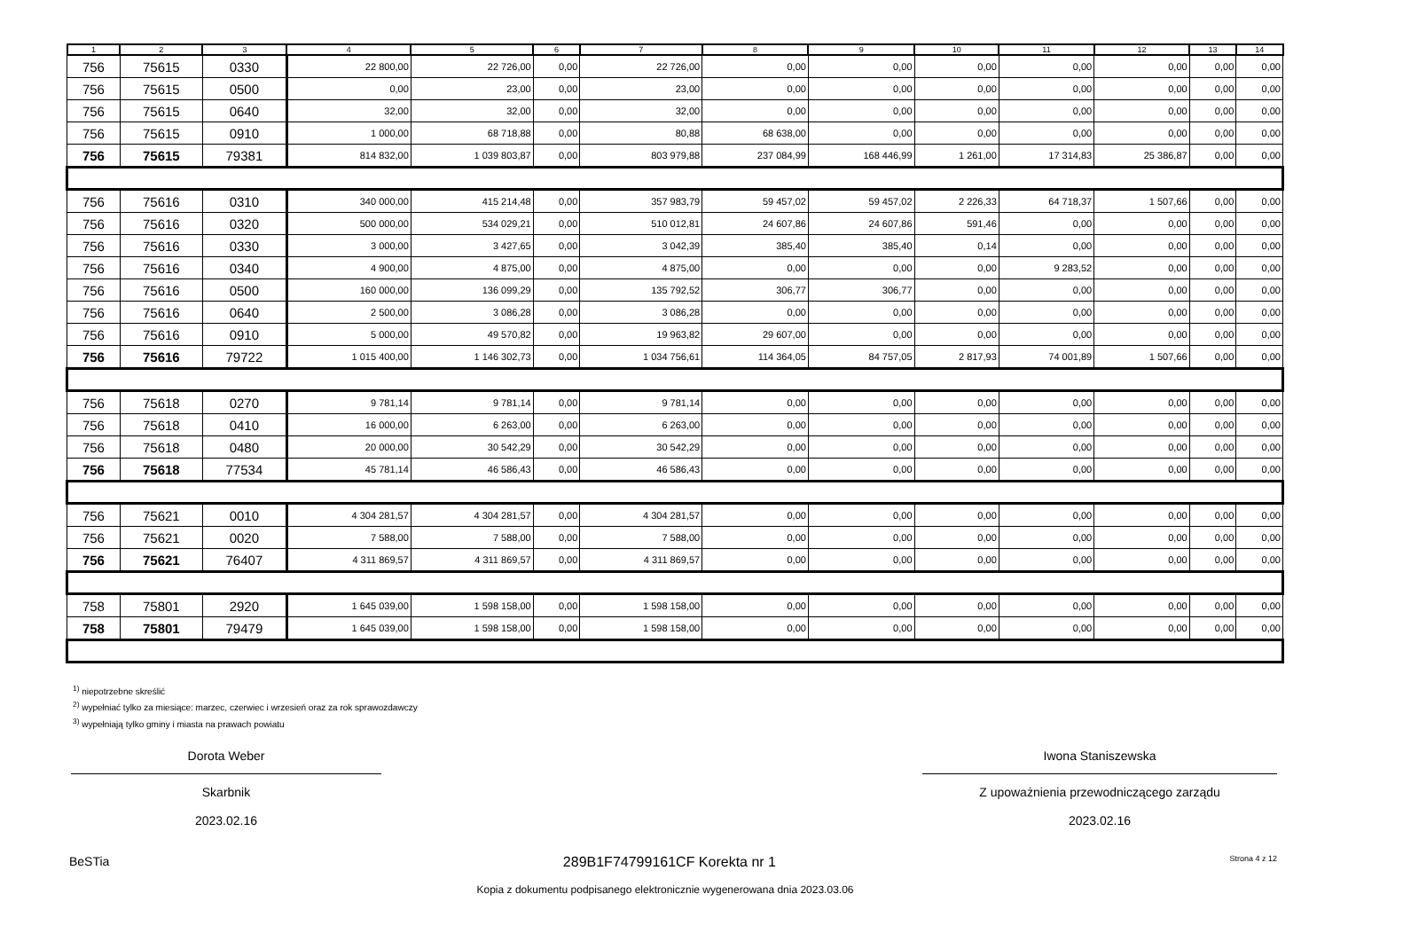| 1 | 2 | 3 | 4 | 5 | 6 | 7 | 8 | 9 | 10 | 11 | 12 | 13 | 14 |
| --- | --- | --- | --- | --- | --- | --- | --- | --- | --- | --- | --- | --- | --- |
| 756 | 75615 | 0330 | 22 800,00 | 22 726,00 | 0,00 | 22 726,00 | 0,00 | 0,00 | 0,00 | 0,00 | 0,00 | 0,00 | 0,00 |
| 756 | 75615 | 0500 | 0,00 | 23,00 | 0,00 | 23,00 | 0,00 | 0,00 | 0,00 | 0,00 | 0,00 | 0,00 | 0,00 |
| 756 | 75615 | 0640 | 32,00 | 32,00 | 0,00 | 32,00 | 0,00 | 0,00 | 0,00 | 0,00 | 0,00 | 0,00 | 0,00 |
| 756 | 75615 | 0910 | 1 000,00 | 68 718,88 | 0,00 | 80,88 | 68 638,00 | 0,00 | 0,00 | 0,00 | 0,00 | 0,00 | 0,00 |
| 756 | 75615 | 79381 | 814 832,00 | 1 039 803,87 | 0,00 | 803 979,88 | 237 084,99 | 168 446,99 | 1 261,00 | 17 314,83 | 25 386,87 | 0,00 | 0,00 |
| 756 | 75616 | 0310 | 340 000,00 | 415 214,48 | 0,00 | 357 983,79 | 59 457,02 | 59 457,02 | 2 226,33 | 64 718,37 | 1 507,66 | 0,00 | 0,00 |
| 756 | 75616 | 0320 | 500 000,00 | 534 029,21 | 0,00 | 510 012,81 | 24 607,86 | 24 607,86 | 591,46 | 0,00 | 0,00 | 0,00 | 0,00 |
| 756 | 75616 | 0330 | 3 000,00 | 3 427,65 | 0,00 | 3 042,39 | 385,40 | 385,40 | 0,14 | 0,00 | 0,00 | 0,00 | 0,00 |
| 756 | 75616 | 0340 | 4 900,00 | 4 875,00 | 0,00 | 4 875,00 | 0,00 | 0,00 | 0,00 | 9 283,52 | 0,00 | 0,00 | 0,00 |
| 756 | 75616 | 0500 | 160 000,00 | 136 099,29 | 0,00 | 135 792,52 | 306,77 | 306,77 | 0,00 | 0,00 | 0,00 | 0,00 | 0,00 |
| 756 | 75616 | 0640 | 2 500,00 | 3 086,28 | 0,00 | 3 086,28 | 0,00 | 0,00 | 0,00 | 0,00 | 0,00 | 0,00 | 0,00 |
| 756 | 75616 | 0910 | 5 000,00 | 49 570,82 | 0,00 | 19 963,82 | 29 607,00 | 0,00 | 0,00 | 0,00 | 0,00 | 0,00 | 0,00 |
| 756 | 75616 | 79722 | 1 015 400,00 | 1 146 302,73 | 0,00 | 1 034 756,61 | 114 364,05 | 84 757,05 | 2 817,93 | 74 001,89 | 1 507,66 | 0,00 | 0,00 |
| 756 | 75618 | 0270 | 9 781,14 | 9 781,14 | 0,00 | 9 781,14 | 0,00 | 0,00 | 0,00 | 0,00 | 0,00 | 0,00 | 0,00 |
| 756 | 75618 | 0410 | 16 000,00 | 6 263,00 | 0,00 | 6 263,00 | 0,00 | 0,00 | 0,00 | 0,00 | 0,00 | 0,00 | 0,00 |
| 756 | 75618 | 0480 | 20 000,00 | 30 542,29 | 0,00 | 30 542,29 | 0,00 | 0,00 | 0,00 | 0,00 | 0,00 | 0,00 | 0,00 |
| 756 | 75618 | 77534 | 45 781,14 | 46 586,43 | 0,00 | 46 586,43 | 0,00 | 0,00 | 0,00 | 0,00 | 0,00 | 0,00 | 0,00 |
| 756 | 75621 | 0010 | 4 304 281,57 | 4 304 281,57 | 0,00 | 4 304 281,57 | 0,00 | 0,00 | 0,00 | 0,00 | 0,00 | 0,00 | 0,00 |
| 756 | 75621 | 0020 | 7 588,00 | 7 588,00 | 0,00 | 7 588,00 | 0,00 | 0,00 | 0,00 | 0,00 | 0,00 | 0,00 | 0,00 |
| 756 | 75621 | 76407 | 4 311 869,57 | 4 311 869,57 | 0,00 | 4 311 869,57 | 0,00 | 0,00 | 0,00 | 0,00 | 0,00 | 0,00 | 0,00 |
| 758 | 75801 | 2920 | 1 645 039,00 | 1 598 158,00 | 0,00 | 1 598 158,00 | 0,00 | 0,00 | 0,00 | 0,00 | 0,00 | 0,00 | 0,00 |
| 758 | 75801 | 79479 | 1 645 039,00 | 1 598 158,00 | 0,00 | 1 598 158,00 | 0,00 | 0,00 | 0,00 | 0,00 | 0,00 | 0,00 | 0,00 |
<sup>1)</sup> niepotrzebne skreślić
<sup>2)</sup> wypełniać tylko za miesiące: marzec, czerwiec i wrzesień oraz za rok sprawozdawczy
<sup>3)</sup> wypełniają tylko gminy i miasta na prawach powiatu
Dorota Weber
Skarbnik
2023.02.16
Iwona Staniszewska
Z upoważnienia przewodniczącego zarządu
2023.02.16
BeSTia 289B1F74799161CF Korekta nr 1 Strona 4 z 12
Kopia z dokumentu podpisanego elektronicznie wygenerowana dnia 2023.03.06